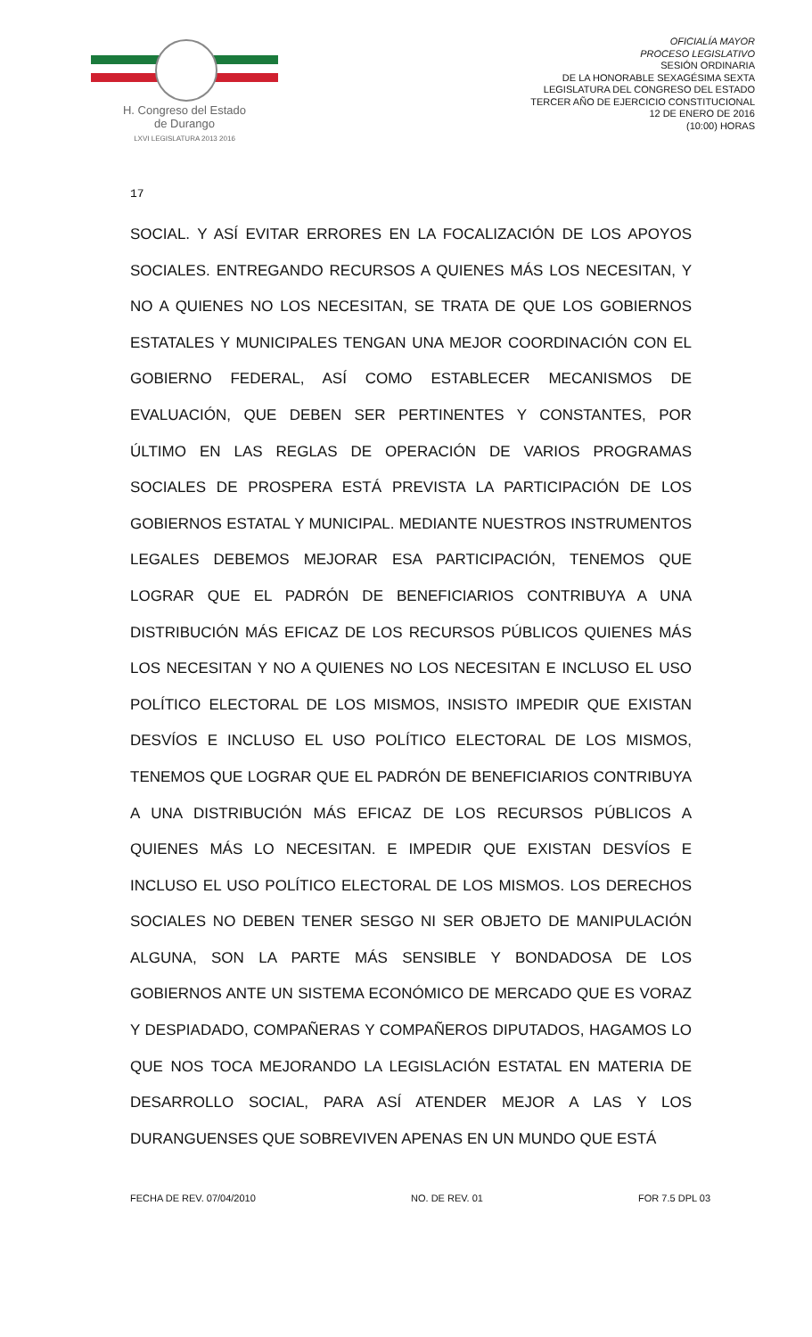H. Congreso del Estado
de Durango
LXVI LEGISLATURA 2013 2016
OFICIALÍA MAYOR
PROCESO LEGISLATIVO
SESIÓN ORDINARIA
DE LA HONORABLE SEXAGÉSIMA SEXTA
LEGISLATURA DEL CONGRESO DEL ESTADO
TERCER AÑO DE EJERCICIO CONSTITUCIONAL
12 DE ENERO DE 2016
(10:00) HORAS
17
SOCIAL. Y ASÍ EVITAR ERRORES EN LA FOCALIZACIÓN DE LOS APOYOS SOCIALES. ENTREGANDO RECURSOS A QUIENES MÁS LOS NECESITAN, Y NO A QUIENES NO LOS NECESITAN, SE TRATA DE QUE LOS GOBIERNOS ESTATALES Y MUNICIPALES TENGAN UNA MEJOR COORDINACIÓN CON EL GOBIERNO FEDERAL, ASÍ COMO ESTABLECER MECANISMOS DE EVALUACIÓN, QUE DEBEN SER PERTINENTES Y CONSTANTES, POR ÚLTIMO EN LAS REGLAS DE OPERACIÓN DE VARIOS PROGRAMAS SOCIALES DE PROSPERA ESTÁ PREVISTA LA PARTICIPACIÓN DE LOS GOBIERNOS ESTATAL Y MUNICIPAL. MEDIANTE NUESTROS INSTRUMENTOS LEGALES DEBEMOS MEJORAR ESA PARTICIPACIÓN, TENEMOS QUE LOGRAR QUE EL PADRÓN DE BENEFICIARIOS CONTRIBUYA A UNA DISTRIBUCIÓN MÁS EFICAZ DE LOS RECURSOS PÚBLICOS QUIENES MÁS LOS NECESITAN Y NO A QUIENES NO LOS NECESITAN E INCLUSO EL USO POLÍTICO ELECTORAL DE LOS MISMOS, INSISTO IMPEDIR QUE EXISTAN DESVÍOS E INCLUSO EL USO POLÍTICO ELECTORAL DE LOS MISMOS, TENEMOS QUE LOGRAR QUE EL PADRÓN DE BENEFICIARIOS CONTRIBUYA A UNA DISTRIBUCIÓN MÁS EFICAZ DE LOS RECURSOS PÚBLICOS A QUIENES MÁS LO NECESITAN. E IMPEDIR QUE EXISTAN DESVÍOS E INCLUSO EL USO POLÍTICO ELECTORAL DE LOS MISMOS. LOS DERECHOS SOCIALES NO DEBEN TENER SESGO NI SER OBJETO DE MANIPULACIÓN ALGUNA, SON LA PARTE MÁS SENSIBLE Y BONDADOSA DE LOS GOBIERNOS ANTE UN SISTEMA ECONÓMICO DE MERCADO QUE ES VORAZ Y DESPIADADO, COMPAÑERAS Y COMPAÑEROS DIPUTADOS, HAGAMOS LO QUE NOS TOCA MEJORANDO LA LEGISLACIÓN ESTATAL EN MATERIA DE DESARROLLO SOCIAL, PARA ASÍ ATENDER MEJOR A LAS Y LOS DURANGUENSES QUE SOBREVIVEN APENAS EN UN MUNDO QUE ESTÁ
FECHA DE REV. 07/04/2010 NO. DE REV. 01 FOR 7.5 DPL 03